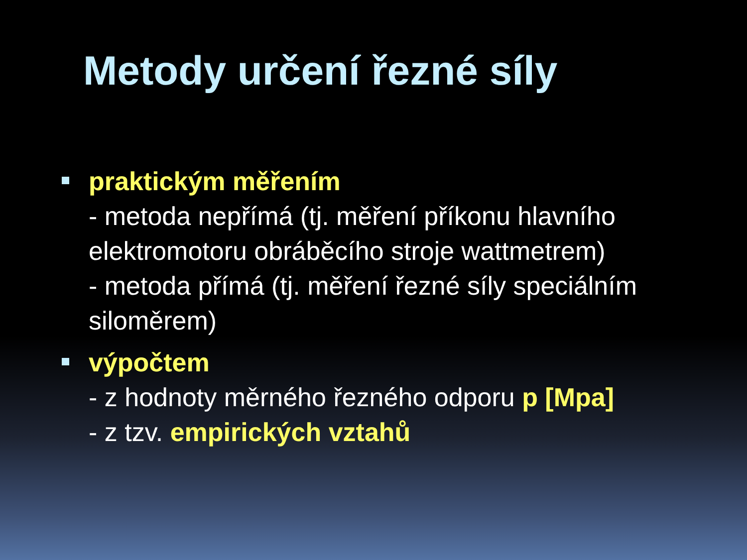Metody určení řezné síly
praktickým měřením
- metoda nepřímá (tj. měření příkonu hlavního elektromotoru obráběcího stroje wattmetrem)
- metoda přímá (tj. měření řezné síly speciálním siloměrem)
výpočtem
- z hodnoty měrného řezného odporu p [Mpa]
- z tzv. empirických vztahů